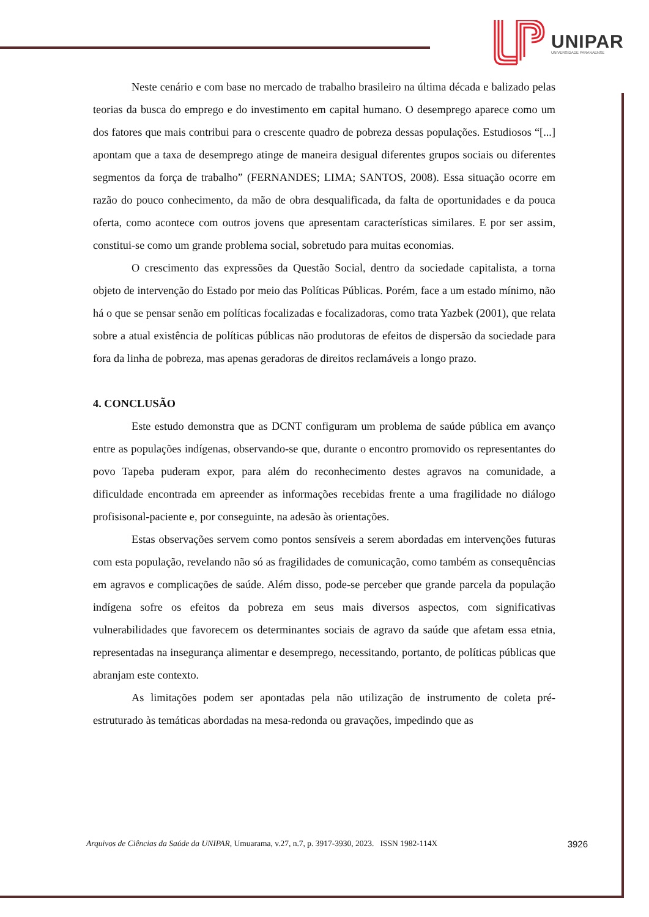UNIPAR
UNIVERSIDADE PARANAENSE
Neste cenário e com base no mercado de trabalho brasileiro na última década e balizado pelas teorias da busca do emprego e do investimento em capital humano. O desemprego aparece como um dos fatores que mais contribui para o crescente quadro de pobreza dessas populações. Estudiosos “[...] apontam que a taxa de desemprego atinge de maneira desigual diferentes grupos sociais ou diferentes segmentos da força de trabalho” (FERNANDES; LIMA; SANTOS, 2008). Essa situação ocorre em razão do pouco conhecimento, da mão de obra desqualificada, da falta de oportunidades e da pouca oferta, como acontece com outros jovens que apresentam características similares. E por ser assim, constitui-se como um grande problema social, sobretudo para muitas economias.
O crescimento das expressões da Questão Social, dentro da sociedade capitalista, a torna objeto de intervenção do Estado por meio das Políticas Públicas. Porém, face a um estado mínimo, não há o que se pensar senão em políticas focalizadas e focalizadoras, como trata Yazbek (2001), que relata sobre a atual existência de políticas públicas não produtoras de efeitos de dispersão da sociedade para fora da linha de pobreza, mas apenas geradoras de direitos reclamáveis a longo prazo.
4. CONCLUSÃO
Este estudo demonstra que as DCNT configuram um problema de saúde pública em avanço entre as populações indígenas, observando-se que, durante o encontro promovido os representantes do povo Tapeba puderam expor, para além do reconhecimento destes agravos na comunidade, a dificuldade encontrada em apreender as informações recebidas frente a uma fragilidade no diálogo profisisonal-paciente e, por conseguinte, na adesão às orientações.
Estas observações servem como pontos sensíveis a serem abordadas em intervenções futuras com esta população, revelando não só as fragilidades de comunicação, como também as consequências em agravos e complicações de saúde. Além disso, pode-se perceber que grande parcela da população indígena sofre os efeitos da pobreza em seus mais diversos aspectos, com significativas vulnerabilidades que favorecem os determinantes sociais de agravo da saúde que afetam essa etnia, representadas na insegurança alimentar e desemprego, necessitando, portanto, de políticas públicas que abranjam este contexto.
As limitações podem ser apontadas pela não utilização de instrumento de coleta pré-estruturado às temáticas abordadas na mesa-redonda ou gravações, impedindo que as
Arquivos de Ciências da Saúde da UNIPAR, Umuarama, v.27, n.7, p. 3917-3930, 2023. ISSN 1982-114X 3926